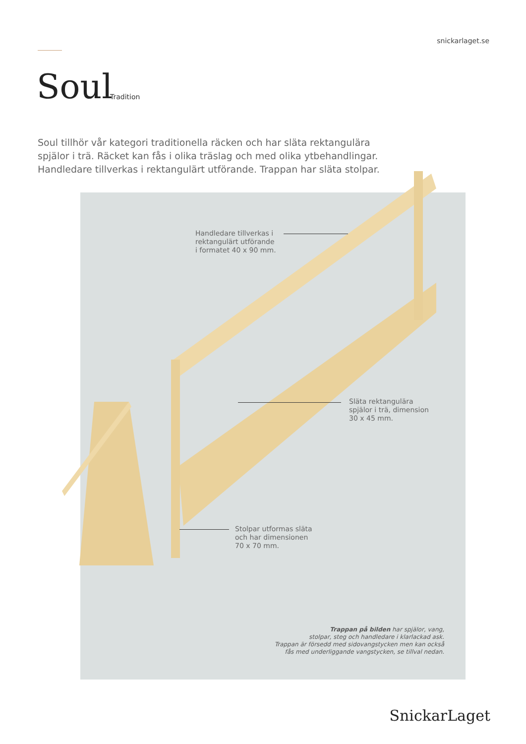snickarlaget.se
Soul Tradition
Soul tillhör vår kategori traditionella räcken och har släta rektangulära spjälor i trä. Räcket kan fås i olika träslag och med olika ytbehandlingar. Handledare tillverkas i rektangulärt utförande. Trappan har släta stolpar.
Handledare tillverkas i
rektangulärt utförande
i formatet 40 x 90 mm.
Släta rektangulära
spjälor i trä, dimension
30 x 45 mm.
Stolpar utformas släta
och har dimensionen
70 x 70 mm.
Trappan på bilden har spjälor, vang,
stolpar, steg och handledare i klarlackad ask.
Trappan är försedd med sidovangstycken men kan också
fås med underliggande vangstycken, se tillval nedan.
SnickarLaget